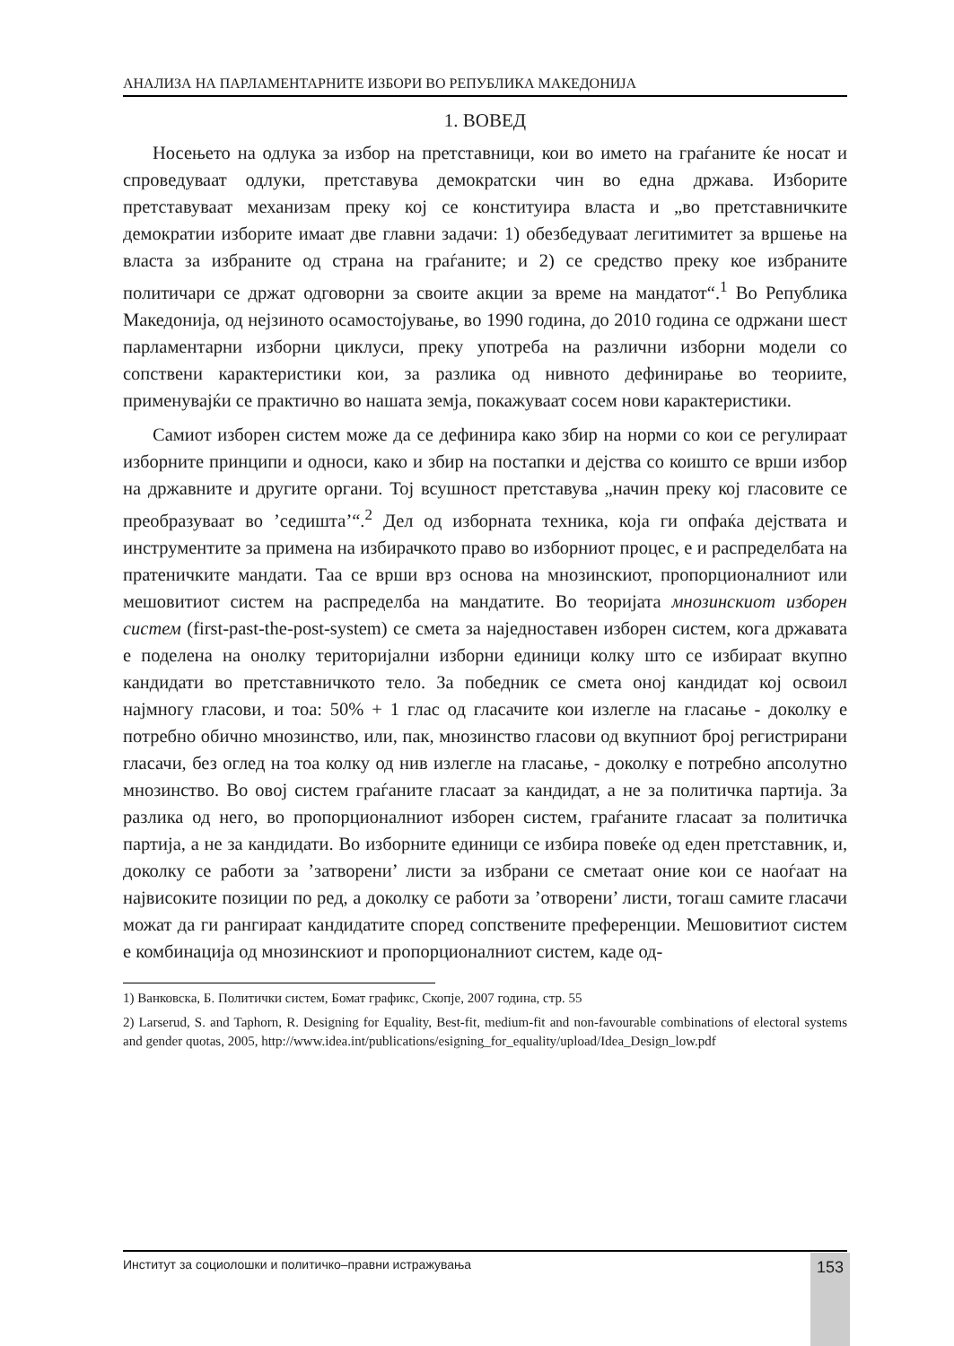АНАЛИЗА НА ПАРЛАМЕНТАРНИТЕ ИЗБОРИ ВО РЕПУБЛИКА МАКЕДОНИЈА
1. ВОВЕД
Носењето на одлука за избор на претставници, кои во името на граѓаните ќе носат и спроведуваат одлуки, претставува демократски чин во една држава. Изборите претставуваат механизам преку кој се конституира власта и „во претставничките демократии изборите имаат две главни задачи: 1) обезбедуваат легитимитет за вршење на власта за избраните од страна на граѓаните; и 2) се средство преку кое избраните политичари се држат одговорни за своите акции за време на мандатот“.<sup>1</sup> Во Република Македонија, од нејзиното осамостојување, во 1990 година, до 2010 година се одржани шест парламентарни изборни циклуси, преку употреба на различни изборни модели со сопствени карактеристики кои, за разлика од нивното дефинирање во теориите, применувајќи се практично во нашата земја, покажуваат сосем нови карактеристики.
Самиот изборен систем може да се дефинира како збир на норми со кои се регулираат изборните принципи и односи, како и збир на постапки и дејства со коишто се врши избор на државните и другите органи. Тој всушност претставува „начин преку кој гласовите се преобразуваат во ’седишта’“.<sup>2</sup> Дел од изборната техника, која ги опфаќа дејствата и инструментите за примена на избирачкото право во изборниот процес, е и распределбата на пратеничките мандати. Таа се врши врз основа на мнозинскиот, пропорционалниот или мешовитиот систем на распределба на мандатите. Во теоријата мнозинскиот изборен систем (first-past-the-post-system) се смета за наједноставен изборен систем, кога државата е поделена на онолку територијални изборни единици колку што се избираат вкупно кандидати во претставничкото тело. За победник се смета оној кандидат кој освоил најмногу гласови, и тоа: 50% + 1 глас од гласачите кои излегле на гласање - доколку е потребно обично мнозинство, или, пак, мнозинство гласови од вкупниот број регистрирани гласачи, без оглед на тоа колку од нив излегле на гласање, - доколку е потребно апсолутно мнозинство. Во овој систем граѓаните гласаат за кандидат, а не за политичка партија. За разлика од него, во пропорционалниот изборен систем, граѓаните гласаат за политичка партија, а не за кандидати. Во изборните единици се избира повеќе од еден претставник, и, доколку се работи за ’затворени’ листи за избрани се сметаат оние кои се наоѓаат на највисоките позиции по ред, а доколку се работи за ’отворени’ листи, тогаш самите гласачи можат да ги рангираат кандидатите според сопствените преференции. Мешовитиот систем е комбинација од мнозинскиот и пропорционалниот систем, каде од-
1) Ванковска, Б. Политички систем, Бомат графикс, Скопје, 2007 година, стр. 55
2) Larserud, S. and Taphorn, R. Designing for Equality, Best-fit, medium-fit and non-favourable combinations of electoral systems and gender quotas, 2005, http://www.idea.int/publications/esigning_for_equality/upload/Idea_Design_low.pdf
Институт за социолошки и политичко–правни истражувања 153